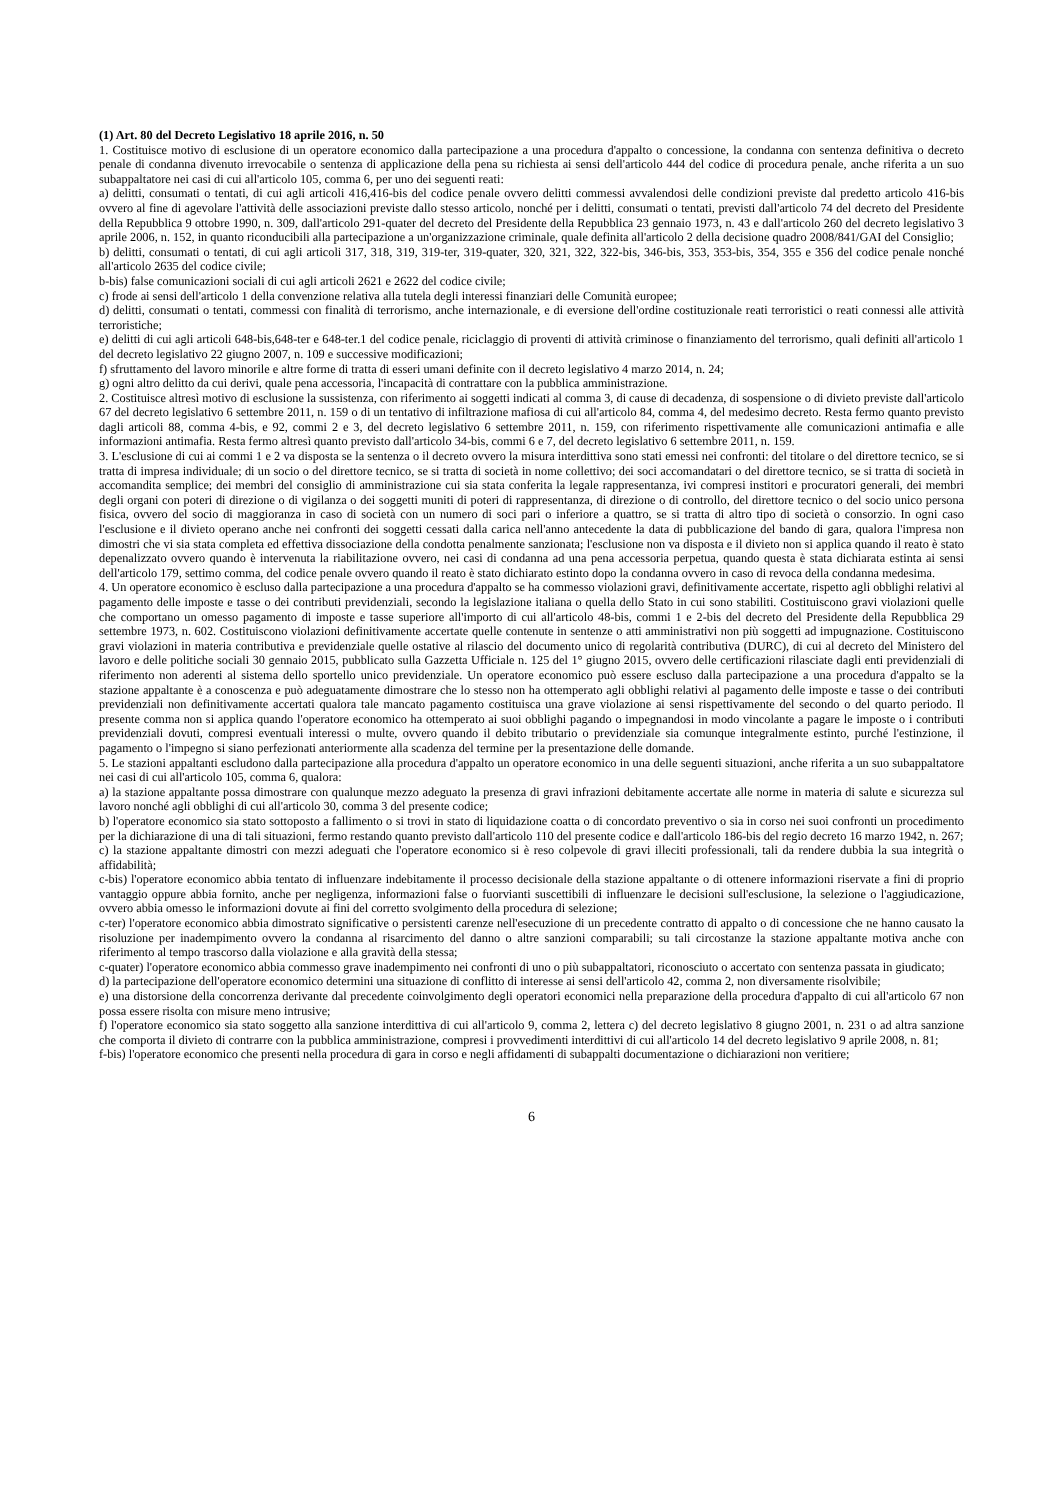(1) Art. 80 del Decreto Legislativo 18 aprile 2016, n. 50
1. Costituisce motivo di esclusione di un operatore economico dalla partecipazione a una procedura d'appalto o concessione, la condanna con sentenza definitiva o decreto penale di condanna divenuto irrevocabile o sentenza di applicazione della pena su richiesta ai sensi dell'articolo 444 del codice di procedura penale, anche riferita a un suo subappaltatore nei casi di cui all'articolo 105, comma 6, per uno dei seguenti reati:
a) delitti, consumati o tentati, di cui agli articoli 416,416-bis del codice penale ovvero delitti commessi avvalendosi delle condizioni previste dal predetto articolo 416-bis ovvero al fine di agevolare l'attività delle associazioni previste dallo stesso articolo, nonché per i delitti, consumati o tentati, previsti dall'articolo 74 del decreto del Presidente della Repubblica 9 ottobre 1990, n. 309, dall'articolo 291-quater del decreto del Presidente della Repubblica 23 gennaio 1973, n. 43 e dall'articolo 260 del decreto legislativo 3 aprile 2006, n. 152, in quanto riconducibili alla partecipazione a un'organizzazione criminale, quale definita all'articolo 2 della decisione quadro 2008/841/GAI del Consiglio;
b) delitti, consumati o tentati, di cui agli articoli 317, 318, 319, 319-ter, 319-quater, 320, 321, 322, 322-bis, 346-bis, 353, 353-bis, 354, 355 e 356 del codice penale nonché all'articolo 2635 del codice civile;
b-bis) false comunicazioni sociali di cui agli articoli 2621 e 2622 del codice civile;
c) frode ai sensi dell'articolo 1 della convenzione relativa alla tutela degli interessi finanziari delle Comunità europee;
d) delitti, consumati o tentati, commessi con finalità di terrorismo, anche internazionale, e di eversione dell'ordine costituzionale reati terroristici o reati connessi alle attività terroristiche;
e) delitti di cui agli articoli 648-bis,648-ter e 648-ter.1 del codice penale, riciclaggio di proventi di attività criminose o finanziamento del terrorismo, quali definiti all'articolo 1 del decreto legislativo 22 giugno 2007, n. 109 e successive modificazioni;
f) sfruttamento del lavoro minorile e altre forme di tratta di esseri umani definite con il decreto legislativo 4 marzo 2014, n. 24;
g) ogni altro delitto da cui derivi, quale pena accessoria, l'incapacità di contrattare con la pubblica amministrazione.
2. Costituisce altresì motivo di esclusione la sussistenza, con riferimento ai soggetti indicati al comma 3, di cause di decadenza, di sospensione o di divieto previste dall'articolo 67 del decreto legislativo 6 settembre 2011, n. 159 o di un tentativo di infiltrazione mafiosa di cui all'articolo 84, comma 4, del medesimo decreto. Resta fermo quanto previsto dagli articoli 88, comma 4-bis, e 92, commi 2 e 3, del decreto legislativo 6 settembre 2011, n. 159, con riferimento rispettivamente alle comunicazioni antimafia e alle informazioni antimafia. Resta fermo altresì quanto previsto dall'articolo 34-bis, commi 6 e 7, del decreto legislativo 6 settembre 2011, n. 159.
3. L'esclusione di cui ai commi 1 e 2 va disposta se la sentenza o il decreto ovvero la misura interdittiva sono stati emessi nei confronti: del titolare o del direttore tecnico, se si tratta di impresa individuale; di un socio o del direttore tecnico, se si tratta di società in nome collettivo; dei soci accomandatari o del direttore tecnico, se si tratta di società in accomandita semplice; dei membri del consiglio di amministrazione cui sia stata conferita la legale rappresentanza, ivi compresi institori e procuratori generali, dei membri degli organi con poteri di direzione o di vigilanza o dei soggetti muniti di poteri di rappresentanza, di direzione o di controllo, del direttore tecnico o del socio unico persona fisica, ovvero del socio di maggioranza in caso di società con un numero di soci pari o inferiore a quattro, se si tratta di altro tipo di società o consorzio. In ogni caso l'esclusione e il divieto operano anche nei confronti dei soggetti cessati dalla carica nell'anno antecedente la data di pubblicazione del bando di gara, qualora l'impresa non dimostri che vi sia stata completa ed effettiva dissociazione della condotta penalmente sanzionata; l'esclusione non va disposta e il divieto non si applica quando il reato è stato depenalizzato ovvero quando è intervenuta la riabilitazione ovvero, nei casi di condanna ad una pena accessoria perpetua, quando questa è stata dichiarata estinta ai sensi dell'articolo 179, settimo comma, del codice penale ovvero quando il reato è stato dichiarato estinto dopo la condanna ovvero in caso di revoca della condanna medesima.
4. Un operatore economico è escluso dalla partecipazione a una procedura d'appalto se ha commesso violazioni gravi, definitivamente accertate, rispetto agli obblighi relativi al pagamento delle imposte e tasse o dei contributi previdenziali, secondo la legislazione italiana o quella dello Stato in cui sono stabiliti. Costituiscono gravi violazioni quelle che comportano un omesso pagamento di imposte e tasse superiore all'importo di cui all'articolo 48-bis, commi 1 e 2-bis del decreto del Presidente della Repubblica 29 settembre 1973, n. 602. Costituiscono violazioni definitivamente accertate quelle contenute in sentenze o atti amministrativi non più soggetti ad impugnazione. Costituiscono gravi violazioni in materia contributiva e previdenziale quelle ostative al rilascio del documento unico di regolarità contributiva (DURC), di cui al decreto del Ministero del lavoro e delle politiche sociali 30 gennaio 2015, pubblicato sulla Gazzetta Ufficiale n. 125 del 1° giugno 2015, ovvero delle certificazioni rilasciate dagli enti previdenziali di riferimento non aderenti al sistema dello sportello unico previdenziale. Un operatore economico può essere escluso dalla partecipazione a una procedura d'appalto se la stazione appaltante è a conoscenza e può adeguatamente dimostrare che lo stesso non ha ottemperato agli obblighi relativi al pagamento delle imposte e tasse o dei contributi previdenziali non definitivamente accertati qualora tale mancato pagamento costituisca una grave violazione ai sensi rispettivamente del secondo o del quarto periodo. Il presente comma non si applica quando l'operatore economico ha ottemperato ai suoi obblighi pagando o impegnandosi in modo vincolante a pagare le imposte o i contributi previdenziali dovuti, compresi eventuali interessi o multe, ovvero quando il debito tributario o previdenziale sia comunque integralmente estinto, purché l'estinzione, il pagamento o l'impegno si siano perfezionati anteriormente alla scadenza del termine per la presentazione delle domande.
5. Le stazioni appaltanti escludono dalla partecipazione alla procedura d'appalto un operatore economico in una delle seguenti situazioni, anche riferita a un suo subappaltatore nei casi di cui all'articolo 105, comma 6, qualora:
a) la stazione appaltante possa dimostrare con qualunque mezzo adeguato la presenza di gravi infrazioni debitamente accertate alle norme in materia di salute e sicurezza sul lavoro nonché agli obblighi di cui all'articolo 30, comma 3 del presente codice;
b) l'operatore economico sia stato sottoposto a fallimento o si trovi in stato di liquidazione coatta o di concordato preventivo o sia in corso nei suoi confronti un procedimento per la dichiarazione di una di tali situazioni, fermo restando quanto previsto dall'articolo 110 del presente codice e dall'articolo 186-bis del regio decreto 16 marzo 1942, n. 267;
c) la stazione appaltante dimostri con mezzi adeguati che l'operatore economico si è reso colpevole di gravi illeciti professionali, tali da rendere dubbia la sua integrità o affidabilità;
c-bis) l'operatore economico abbia tentato di influenzare indebitamente il processo decisionale della stazione appaltante o di ottenere informazioni riservate a fini di proprio vantaggio oppure abbia fornito, anche per negligenza, informazioni false o fuorvianti suscettibili di influenzare le decisioni sull'esclusione, la selezione o l'aggiudicazione, ovvero abbia omesso le informazioni dovute ai fini del corretto svolgimento della procedura di selezione;
c-ter) l'operatore economico abbia dimostrato significative o persistenti carenze nell'esecuzione di un precedente contratto di appalto o di concessione che ne hanno causato la risoluzione per inadempimento ovvero la condanna al risarcimento del danno o altre sanzioni comparabili; su tali circostanze la stazione appaltante motiva anche con riferimento al tempo trascorso dalla violazione e alla gravità della stessa;
c-quater) l'operatore economico abbia commesso grave inadempimento nei confronti di uno o più subappaltatori, riconosciuto o accertato con sentenza passata in giudicato;
d) la partecipazione dell'operatore economico determini una situazione di conflitto di interesse ai sensi dell'articolo 42, comma 2, non diversamente risolvibile;
e) una distorsione della concorrenza derivante dal precedente coinvolgimento degli operatori economici nella preparazione della procedura d'appalto di cui all'articolo 67 non possa essere risolta con misure meno intrusive;
f) l'operatore economico sia stato soggetto alla sanzione interdittiva di cui all'articolo 9, comma 2, lettera c) del decreto legislativo 8 giugno 2001, n. 231 o ad altra sanzione che comporta il divieto di contrarre con la pubblica amministrazione, compresi i provvedimenti interdittivi di cui all'articolo 14 del decreto legislativo 9 aprile 2008, n. 81;
f-bis) l'operatore economico che presenti nella procedura di gara in corso e negli affidamenti di subappalti documentazione o dichiarazioni non veritiere;
6